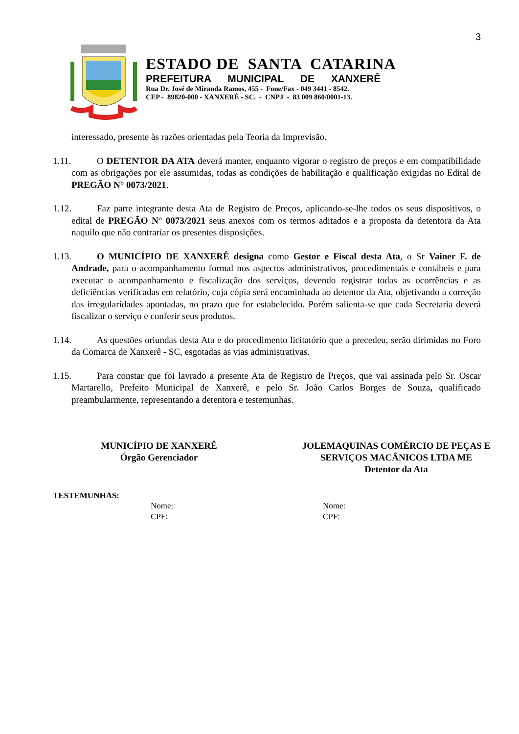3
ESTADO DE SANTA CATARINA
PREFEITURA MUNICIPAL DE XANXERÊ
Rua Dr. José de Miranda Ramos, 455 - Fone/Fax - 049 3441 - 8542.
CEP - 89820-000 - XANXERÊ - SC. - CNPJ - 83 009 860/0001-13.
interessado, presente às razões orientadas pela Teoria da Imprevisão.
1.11. O DETENTOR DA ATA deverá manter, enquanto vigorar o registro de preços e em compatibilidade com as obrigações por ele assumidas, todas as condições de habilitação e qualificação exigidas no Edital de PREGÃO N° 0073/2021.
1.12. Faz parte integrante desta Ata de Registro de Preços, aplicando-se-lhe todos os seus dispositivos, o edital de PREGÃO N° 0073/2021 seus anexos com os termos aditados e a proposta da detentora da Ata naquilo que não contrariar os presentes disposições.
1.13. O MUNICÍPIO DE XANXERÊ designa como Gestor e Fiscal desta Ata, o Sr Vainer F. de Andrade, para o acompanhamento formal nos aspectos administrativos, procedimentais e contábeis e para executar o acompanhamento e fiscalização dos serviços, devendo registrar todas as ocorrências e as deficiências verificadas em relatório, cuja cópia será encaminhada ao detentor da Ata, objetivando a correção das irregularidades apontadas, no prazo que for estabelecido. Porém salienta-se que cada Secretaria deverá fiscalizar o serviço e conferir seus produtos.
1.14. As questões oriundas desta Ata e do procedimento licitatório que a precedeu, serão dirimidas no Foro da Comarca de Xanxerê - SC, esgotadas as vias administrativas.
1.15. Para constar que foi lavrado a presente Ata de Registro de Preços, que vai assinada pelo Sr. Oscar Martarello, Prefeito Municipal de Xanxerê, e pelo Sr. João Carlos Borges de Souza, qualificado preambularmente, representando a detentora e testemunhas.
MUNICÍPIO DE XANXERÊ
Órgão Gerenciador
JOLEMAQUINAS COMÉRCIO DE PEÇAS E SERVIÇOS MACÂNICOS LTDA ME
Detentor da Ata
TESTEMUNHAS:
Nome:
CPF:
Nome:
CPF: